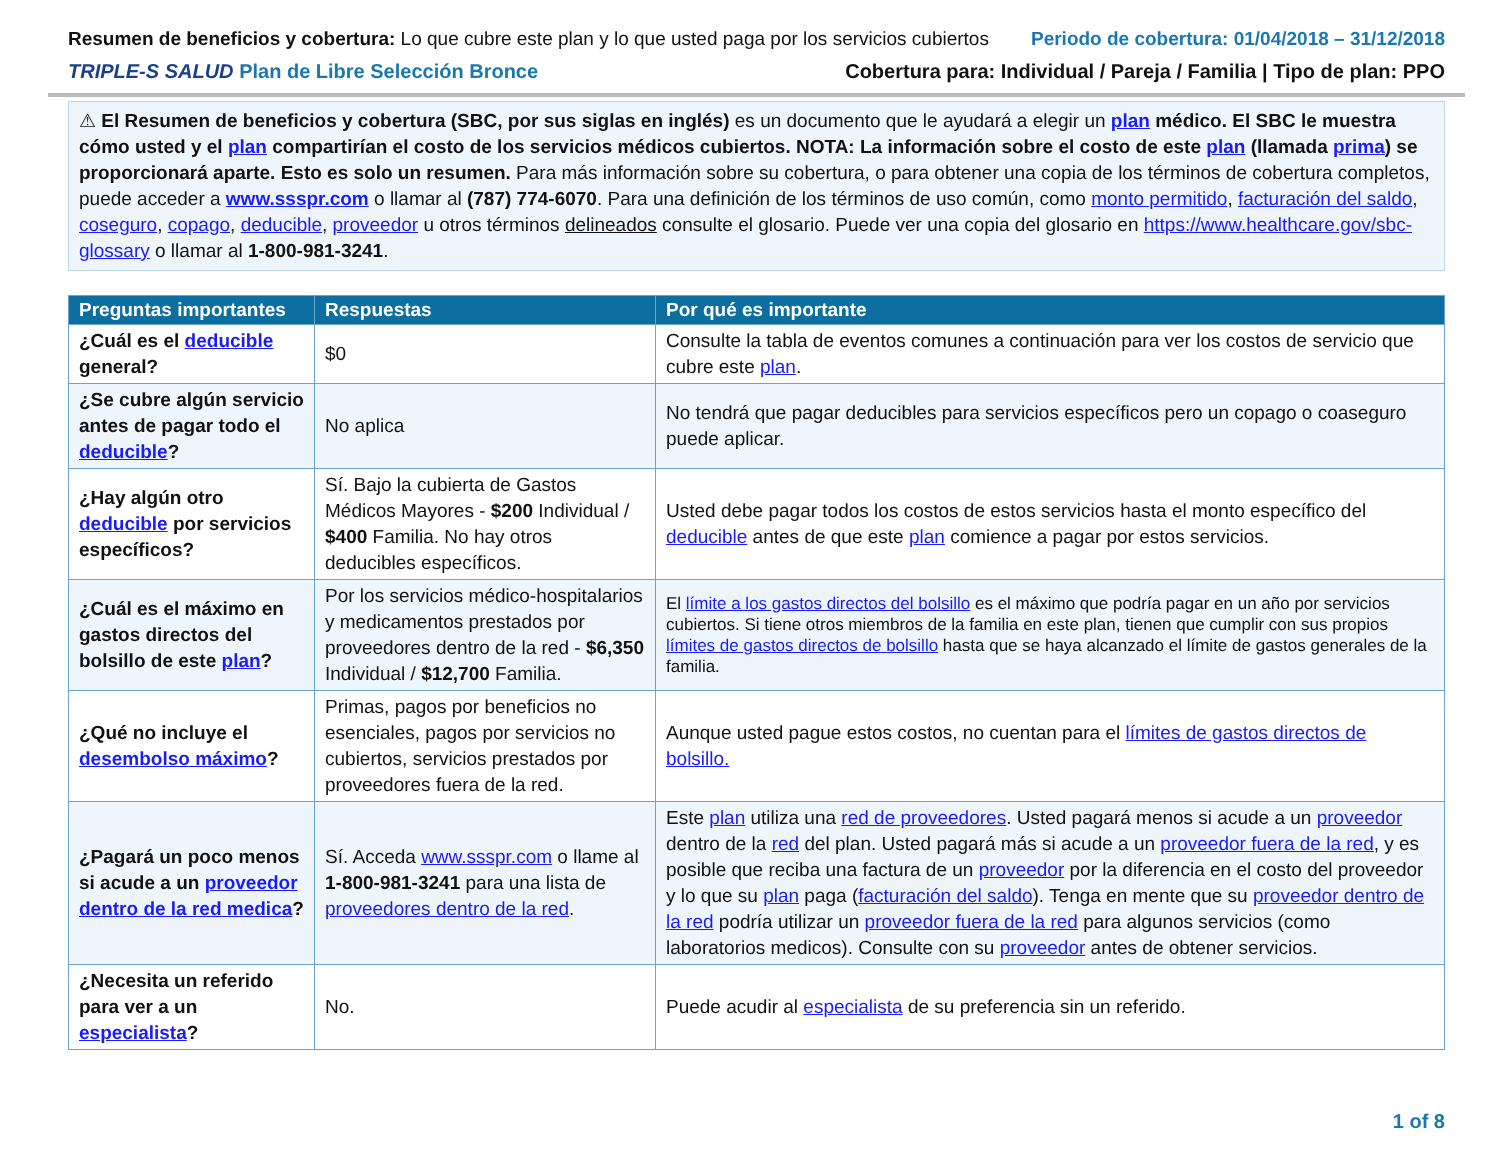Resumen de beneficios y cobertura: Lo que cubre este plan y lo que usted paga por los servicios cubiertos
Periodo de cobertura: 01/04/2018 – 31/12/2018
TRIPLE-S SALUD Plan de Libre Selección Bronce
Cobertura para: Individual / Pareja / Familia | Tipo de plan: PPO
⚠ El Resumen de beneficios y cobertura (SBC, por sus siglas en inglés) es un documento que le ayudará a elegir un plan médico. El SBC le muestra cómo usted y el plan compartirían el costo de los servicios médicos cubiertos. NOTA: La información sobre el costo de este plan (llamada prima) se proporcionará aparte. Esto es solo un resumen. Para más información sobre su cobertura, o para obtener una copia de los términos de cobertura completos, puede acceder a www.ssspr.com o llamar al (787) 774-6070. Para una definición de los términos de uso común, como monto permitido, facturación del saldo, coseguro, copago, deducible, proveedor u otros términos delineados consulte el glosario. Puede ver una copia del glosario en https://www.healthcare.gov/sbc-glossary o llamar al 1-800-981-3241.
| Preguntas importantes | Respuestas | Por qué es importante |
| --- | --- | --- |
| ¿Cuál es el deducible general? | $0 | Consulte la tabla de eventos comunes a continuación para ver los costos de servicio que cubre este plan . |
| ¿Se cubre algún servicio antes de pagar todo el deducible ? | No aplica | No tendrá que pagar deducibles para servicios específicos pero un copago o coaseguro puede aplicar. |
| ¿Hay algún otro deducible por servicios específicos? | Sí. Bajo la cubierta de Gastos Médicos Mayores - $200 Individual / $400 Familia. No hay otros deducibles específicos. | Usted debe pagar todos los costos de estos servicios hasta el monto específico del deducible antes de que este plan comience a pagar por estos servicios. |
| ¿Cuál es el máximo en gastos directos del bolsillo de este plan ? | Por los servicios médico-hospitalarios y medicamentos prestados por proveedores dentro de la red - $6,350 Individual / $12,700 Familia. | El límite a los gastos directos del bolsillo es el máximo que podría pagar en un año por servicios cubiertos. Si tiene otros miembros de la familia en este plan, tienen que cumplir con sus propios límites de gastos directos de bolsillo hasta que se haya alcanzado el límite de gastos generales de la familia. |
| ¿Qué no incluye el desembolso máximo ? | Primas, pagos por beneficios no esenciales, pagos por servicios no cubiertos, servicios prestados por proveedores fuera de la red. | Aunque usted pague estos costos, no cuentan para el límites de gastos directos de bolsillo. |
| ¿Pagará un poco menos si acude a un proveedor dentro de la red medica ? | Sí. Acceda www.ssspr.com o llame al 1-800-981-3241 para una lista de proveedores dentro de la red . | Este plan utiliza una red de proveedores . Usted pagará menos si acude a un proveedor dentro de la red del plan. Usted pagará más si acude a un proveedor fuera de la red , y es posible que reciba una factura de un proveedor por la diferencia en el costo del proveedor y lo que su plan paga ( facturación del saldo ). Tenga en mente que su proveedor dentro de la red podría utilizar un proveedor fuera de la red para algunos servicios (como laboratorios medicos). Consulte con su proveedor antes de obtener servicios. |
| ¿Necesita un referido para ver a un especialista ? | No. | Puede acudir al especialista de su preferencia sin un referido. |
1 of 8